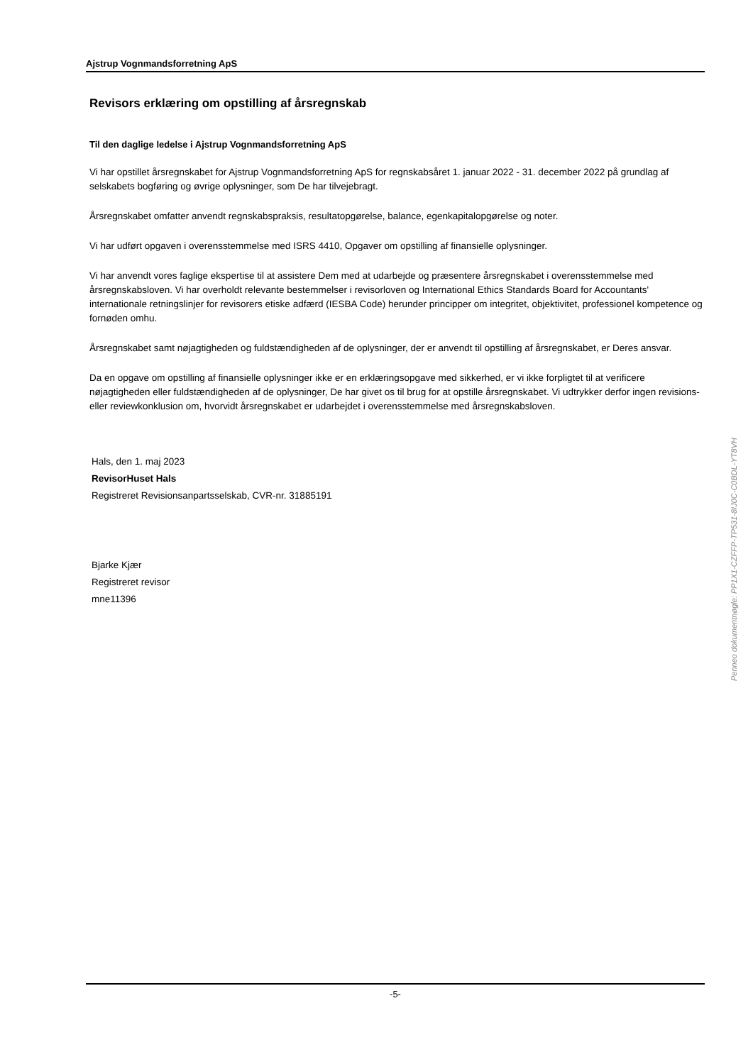Ajstrup Vognmandsforretning ApS
Revisors erklæring om opstilling af årsregnskab
Til den daglige ledelse i Ajstrup Vognmandsforretning ApS
Vi har opstillet årsregnskabet for Ajstrup Vognmandsforretning ApS for regnskabsåret 1. januar 2022 - 31. december 2022 på grundlag af selskabets bogføring og øvrige oplysninger, som De har tilvejebragt.
Årsregnskabet omfatter anvendt regnskabspraksis, resultatopgørelse, balance, egenkapitalopgørelse og noter.
Vi har udført opgaven i overensstemmelse med ISRS 4410, Opgaver om opstilling af finansielle oplysninger.
Vi har anvendt vores faglige ekspertise til at assistere Dem med at udarbejde og præsentere årsregnskabet i overensstemmelse med årsregnskabsloven. Vi har overholdt relevante bestemmelser i revisorloven og International Ethics Standards Board for Accountants' internationale retningslinjer for revisorers etiske adfærd (IESBA Code) herunder principper om integritet, objektivitet, professionel kompetence og fornøden omhu.
Årsregnskabet samt nøjagtigheden og fuldstændigheden af de oplysninger, der er anvendt til opstilling af årsregnskabet, er Deres ansvar.
Da en opgave om opstilling af finansielle oplysninger ikke er en erklæringsopgave med sikkerhed, er vi ikke forpligtet til at verificere nøjagtigheden eller fuldstændigheden af de oplysninger, De har givet os til brug for at opstille årsregnskabet. Vi udtrykker derfor ingen revisions- eller reviewkonklusion om, hvorvidt årsregnskabet er udarbejdet i overensstemmelse med årsregnskabsloven.
Hals, den 1. maj 2023
RevisorHuset Hals
Registreret Revisionsanpartsselskab, CVR-nr. 31885191
Bjarke Kjær
Registreret revisor
mne11396
-5-
Penneo dokumentnøgle: PP1X1-CZFFP-TP531-8IJ0C-C0BDL-YT8VH